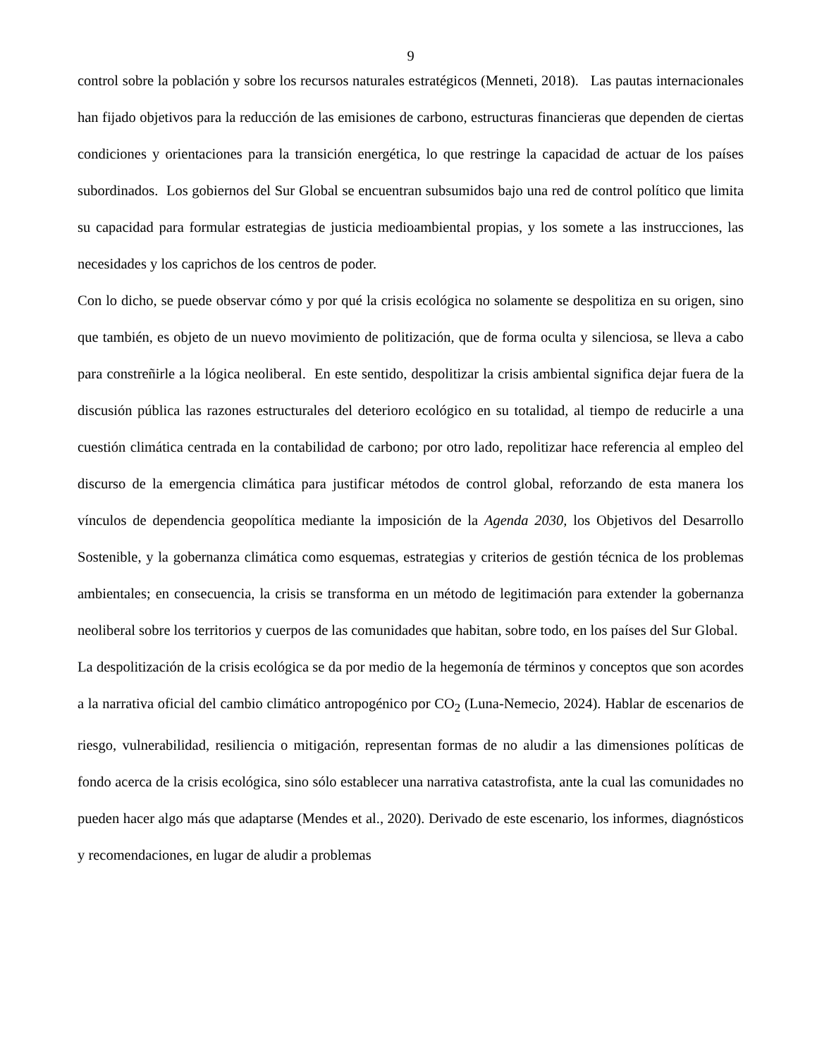9
control sobre la población y sobre los recursos naturales estratégicos (Menneti, 2018). Las pautas internacionales han fijado objetivos para la reducción de las emisiones de carbono, estructuras financieras que dependen de ciertas condiciones y orientaciones para la transición energética, lo que restringe la capacidad de actuar de los países subordinados. Los gobiernos del Sur Global se encuentran subsumidos bajo una red de control político que limita su capacidad para formular estrategias de justicia medioambiental propias, y los somete a las instrucciones, las necesidades y los caprichos de los centros de poder.
Con lo dicho, se puede observar cómo y por qué la crisis ecológica no solamente se despolitiza en su origen, sino que también, es objeto de un nuevo movimiento de politización, que de forma oculta y silenciosa, se lleva a cabo para constreñirle a la lógica neoliberal. En este sentido, despolitizar la crisis ambiental significa dejar fuera de la discusión pública las razones estructurales del deterioro ecológico en su totalidad, al tiempo de reducirle a una cuestión climática centrada en la contabilidad de carbono; por otro lado, repolitizar hace referencia al empleo del discurso de la emergencia climática para justificar métodos de control global, reforzando de esta manera los vínculos de dependencia geopolítica mediante la imposición de la Agenda 2030, los Objetivos del Desarrollo Sostenible, y la gobernanza climática como esquemas, estrategias y criterios de gestión técnica de los problemas ambientales; en consecuencia, la crisis se transforma en un método de legitimación para extender la gobernanza neoliberal sobre los territorios y cuerpos de las comunidades que habitan, sobre todo, en los países del Sur Global.
La despolitización de la crisis ecológica se da por medio de la hegemonía de términos y conceptos que son acordes a la narrativa oficial del cambio climático antropogénico por CO<sub>2</sub> (Luna-Nemecio, 2024). Hablar de escenarios de riesgo, vulnerabilidad, resiliencia o mitigación, representan formas de no aludir a las dimensiones políticas de fondo acerca de la crisis ecológica, sino sólo establecer una narrativa catastrofista, ante la cual las comunidades no pueden hacer algo más que adaptarse (Mendes et al., 2020). Derivado de este escenario, los informes, diagnósticos y recomendaciones, en lugar de aludir a problemas